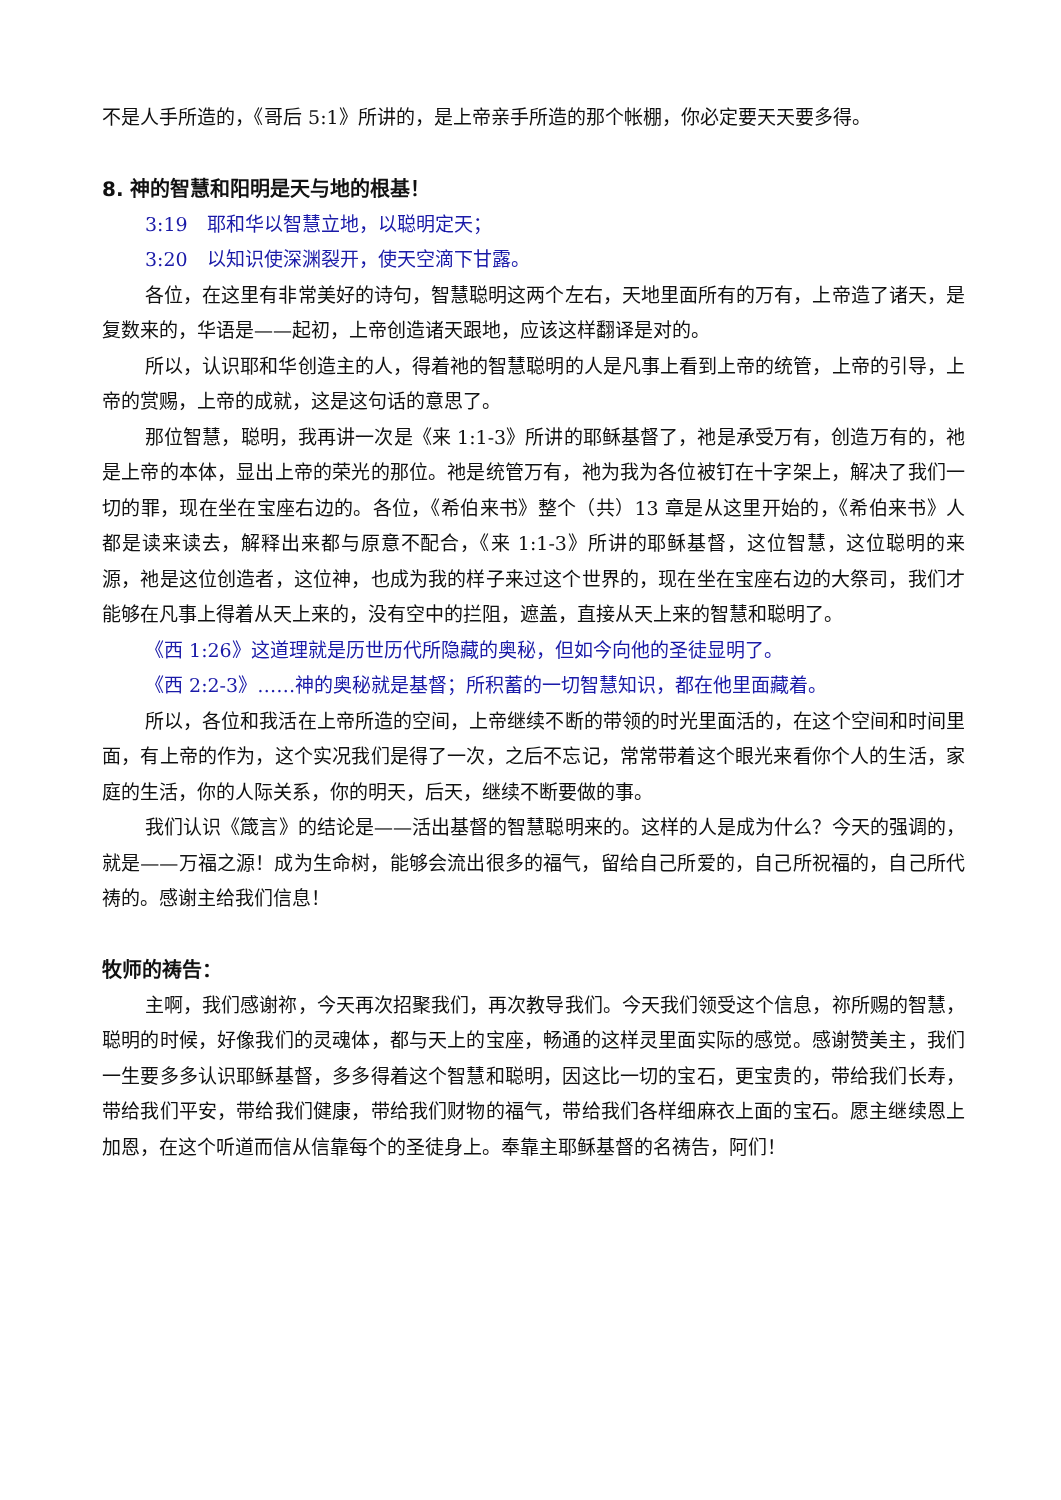不是人手所造的，《哥后 5:1》所讲的，是上帝亲手所造的那个帐棚，你必定要天天要多得。
8. 神的智慧和阳明是天与地的根基！
3:19　耶和华以智慧立地，以聪明定天；
3:20　以知识使深渊裂开，使天空滴下甘露。
各位，在这里有非常美好的诗句，智慧聪明这两个左右，天地里面所有的万有，上帝造了诸天，是复数来的，华语是——起初，上帝创造诸天跟地，应该这样翻译是对的。
所以，认识耶和华创造主的人，得着祂的智慧聪明的人是凡事上看到上帝的统管，上帝的引导，上帝的赏赐，上帝的成就，这是这句话的意思了。
那位智慧，聪明，我再讲一次是《来 1:1-3》所讲的耶稣基督了，祂是承受万有，创造万有的，祂是上帝的本体，显出上帝的荣光的那位。祂是统管万有，祂为我为各位被钉在十字架上，解决了我们一切的罪，现在坐在宝座右边的。各位，《希伯来书》整个（共）13 章是从这里开始的，《希伯来书》人都是读来读去，解释出来都与原意不配合，《来 1:1-3》所讲的耶稣基督，这位智慧，这位聪明的来源，祂是这位创造者，这位神，也成为我的样子来过这个世界的，现在坐在宝座右边的大祭司，我们才能够在凡事上得着从天上来的，没有空中的拦阻，遮盖，直接从天上来的智慧和聪明了。
《西 1:26》这道理就是历世历代所隐藏的奥秘，但如今向他的圣徒显明了。
《西 2:2-3》……神的奥秘就是基督；所积蓄的一切智慧知识，都在他里面藏着。
所以，各位和我活在上帝所造的空间，上帝继续不断的带领的时光里面活的，在这个空间和时间里面，有上帝的作为，这个实况我们是得了一次，之后不忘记，常常带着这个眼光来看你个人的生活，家庭的生活，你的人际关系，你的明天，后天，继续不断要做的事。
我们认识《箴言》的结论是——活出基督的智慧聪明来的。这样的人是成为什么？今天的强调的，就是——万福之源！成为生命树，能够会流出很多的福气，留给自己所爱的，自己所祝福的，自己所代祷的。感谢主给我们信息！
牧师的祷告：
主啊，我们感谢祢，今天再次招聚我们，再次教导我们。今天我们领受这个信息，祢所赐的智慧，聪明的时候，好像我们的灵魂体，都与天上的宝座，畅通的这样灵里面实际的感觉。感谢赞美主，我们一生要多多认识耶稣基督，多多得着这个智慧和聪明，因这比一切的宝石，更宝贵的，带给我们长寿，带给我们平安，带给我们健康，带给我们财物的福气，带给我们各样细麻衣上面的宝石。愿主继续恩上加恩，在这个听道而信从信靠每个的圣徒身上。奉靠主耶稣基督的名祷告，阿们！